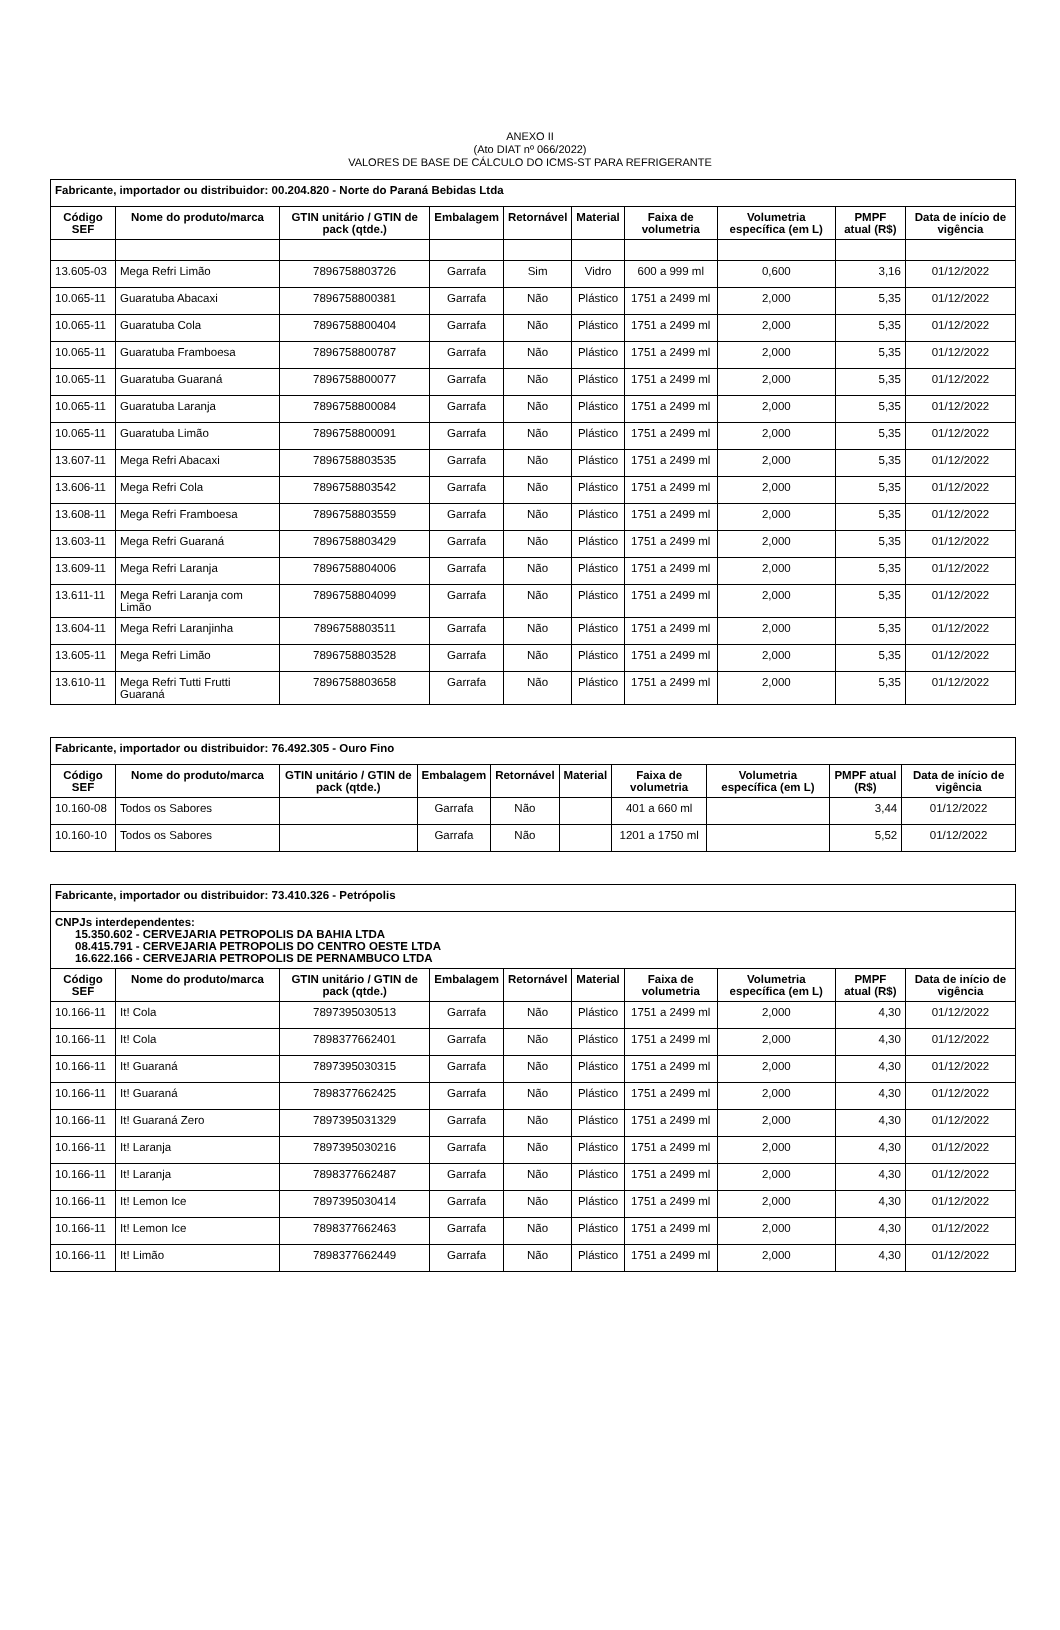ANEXO II
(Ato DIAT nº 066/2022)
VALORES DE BASE DE CÁLCULO DO ICMS-ST PARA REFRIGERANTE
| Fabricante, importador ou distribuidor: 00.204.820 - Norte do Paraná Bebidas Ltda | | | | | | | | | |
| Código SEF | Nome do produto/marca | GTIN unitário / GTIN de pack (qtde.) | Embalagem | Retornável | Material | Faixa de volumetria | Volumetria específica (em L) | PMPF atual (R$) | Data de início de vigência |
| 13.605-03 | Mega Refri Limão | 7896758803726 | Garrafa | Sim | Vidro | 600 a 999 ml | 0,600 | 3,16 | 01/12/2022 |
| 10.065-11 | Guaratuba Abacaxi | 7896758800381 | Garrafa | Não | Plástico | 1751 a 2499 ml | 2,000 | 5,35 | 01/12/2022 |
| 10.065-11 | Guaratuba Cola | 7896758800404 | Garrafa | Não | Plástico | 1751 a 2499 ml | 2,000 | 5,35 | 01/12/2022 |
| 10.065-11 | Guaratuba Framboesa | 7896758800787 | Garrafa | Não | Plástico | 1751 a 2499 ml | 2,000 | 5,35 | 01/12/2022 |
| 10.065-11 | Guaratuba Guaraná | 7896758800077 | Garrafa | Não | Plástico | 1751 a 2499 ml | 2,000 | 5,35 | 01/12/2022 |
| 10.065-11 | Guaratuba Laranja | 7896758800084 | Garrafa | Não | Plástico | 1751 a 2499 ml | 2,000 | 5,35 | 01/12/2022 |
| 10.065-11 | Guaratuba Limão | 7896758800091 | Garrafa | Não | Plástico | 1751 a 2499 ml | 2,000 | 5,35 | 01/12/2022 |
| 13.607-11 | Mega Refri Abacaxi | 7896758803535 | Garrafa | Não | Plástico | 1751 a 2499 ml | 2,000 | 5,35 | 01/12/2022 |
| 13.606-11 | Mega Refri Cola | 7896758803542 | Garrafa | Não | Plástico | 1751 a 2499 ml | 2,000 | 5,35 | 01/12/2022 |
| 13.608-11 | Mega Refri Framboesa | 7896758803559 | Garrafa | Não | Plástico | 1751 a 2499 ml | 2,000 | 5,35 | 01/12/2022 |
| 13.603-11 | Mega Refri Guaraná | 7896758803429 | Garrafa | Não | Plástico | 1751 a 2499 ml | 2,000 | 5,35 | 01/12/2022 |
| 13.609-11 | Mega Refri Laranja | 7896758804006 | Garrafa | Não | Plástico | 1751 a 2499 ml | 2,000 | 5,35 | 01/12/2022 |
| 13.611-11 | Mega Refri Laranja com Limão | 7896758804099 | Garrafa | Não | Plástico | 1751 a 2499 ml | 2,000 | 5,35 | 01/12/2022 |
| 13.604-11 | Mega Refri Laranjinha | 7896758803511 | Garrafa | Não | Plástico | 1751 a 2499 ml | 2,000 | 5,35 | 01/12/2022 |
| 13.605-11 | Mega Refri Limão | 7896758803528 | Garrafa | Não | Plástico | 1751 a 2499 ml | 2,000 | 5,35 | 01/12/2022 |
| 13.610-11 | Mega Refri Tutti Frutti Guaraná | 7896758803658 | Garrafa | Não | Plástico | 1751 a 2499 ml | 2,000 | 5,35 | 01/12/2022 |
| Fabricante, importador ou distribuidor: 76.492.305 - Ouro Fino | | | | | | | | | |
| Código SEF | Nome do produto/marca | GTIN unitário / GTIN de pack (qtde.) | Embalagem | Retornável | Material | Faixa de volumetria | Volumetria específica (em L) | PMPF atual (R$) | Data de início de vigência |
| 10.160-08 | Todos os Sabores | | Garrafa | Não | | 401 a 660 ml | | 3,44 | 01/12/2022 |
| 10.160-10 | Todos os Sabores | | Garrafa | Não | | 1201 a 1750 ml | | 5,52 | 01/12/2022 |
| Fabricante, importador ou distribuidor: 73.410.326 - Petrópolis | | | | | | | | | |
| CNPJs interdependentes: 15.350.602 - CERVEJARIA PETROPOLIS DA BAHIA LTDA 08.415.791 - CERVEJARIA PETROPOLIS DO CENTRO OESTE LTDA 16.622.166 - CERVEJARIA PETROPOLIS DE PERNAMBUCO LTDA | | | | | | | | | |
| Código SEF | Nome do produto/marca | GTIN unitário / GTIN de pack (qtde.) | Embalagem | Retornável | Material | Faixa de volumetria | Volumetria específica (em L) | PMPF atual (R$) | Data de início de vigência |
| 10.166-11 | It! Cola | 7897395030513 | Garrafa | Não | Plástico | 1751 a 2499 ml | 2,000 | 4,30 | 01/12/2022 |
| 10.166-11 | It! Cola | 7898377662401 | Garrafa | Não | Plástico | 1751 a 2499 ml | 2,000 | 4,30 | 01/12/2022 |
| 10.166-11 | It! Guaraná | 7897395030315 | Garrafa | Não | Plástico | 1751 a 2499 ml | 2,000 | 4,30 | 01/12/2022 |
| 10.166-11 | It! Guaraná | 7898377662425 | Garrafa | Não | Plástico | 1751 a 2499 ml | 2,000 | 4,30 | 01/12/2022 |
| 10.166-11 | It! Guaraná Zero | 7897395031329 | Garrafa | Não | Plástico | 1751 a 2499 ml | 2,000 | 4,30 | 01/12/2022 |
| 10.166-11 | It! Laranja | 7897395030216 | Garrafa | Não | Plástico | 1751 a 2499 ml | 2,000 | 4,30 | 01/12/2022 |
| 10.166-11 | It! Laranja | 7898377662487 | Garrafa | Não | Plástico | 1751 a 2499 ml | 2,000 | 4,30 | 01/12/2022 |
| 10.166-11 | It! Lemon Ice | 7897395030414 | Garrafa | Não | Plástico | 1751 a 2499 ml | 2,000 | 4,30 | 01/12/2022 |
| 10.166-11 | It! Lemon Ice | 7898377662463 | Garrafa | Não | Plástico | 1751 a 2499 ml | 2,000 | 4,30 | 01/12/2022 |
| 10.166-11 | It! Limão | 7898377662449 | Garrafa | Não | Plástico | 1751 a 2499 ml | 2,000 | 4,30 | 01/12/2022 |